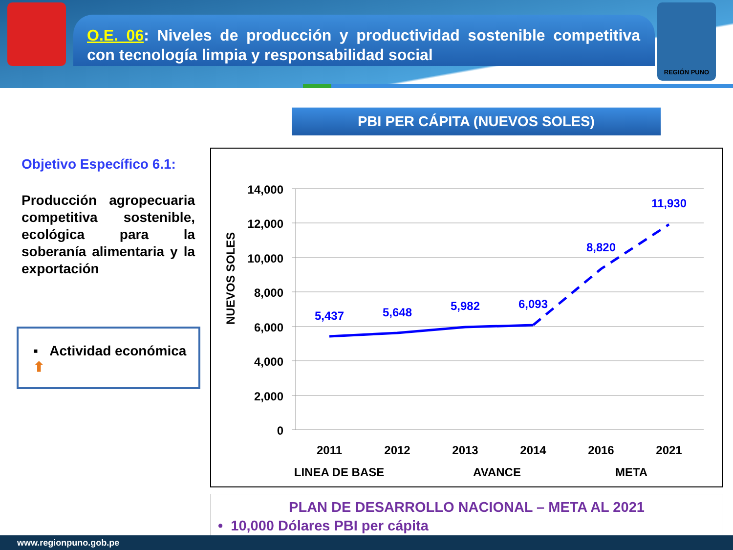O.E. 06: Niveles de producción y productividad sostenible competitiva con tecnología limpia y responsabilidad social
REGIÓN PUNO
PBI PER CÁPITA (NUEVOS SOLES)
Objetivo Específico 6.1:
Producción agropecuaria competitiva sostenible, ecológica para la soberanía alimentaria y la exportación
▪ Actividad económica ⬆
14,000
12,000
10,000
8,000
6,000
4,000
2,000
0
NUEVOS SOLES
5,437
5,648
5,982
6,093
8,820
11,930
2011
2012
2013
2014
2016
2021
LINEA DE BASE
AVANCE
META
PLAN DE DESARROLLO NACIONAL – META AL 2021
• 10,000 Dólares PBI per cápita
www.regionpuno.gob.pe